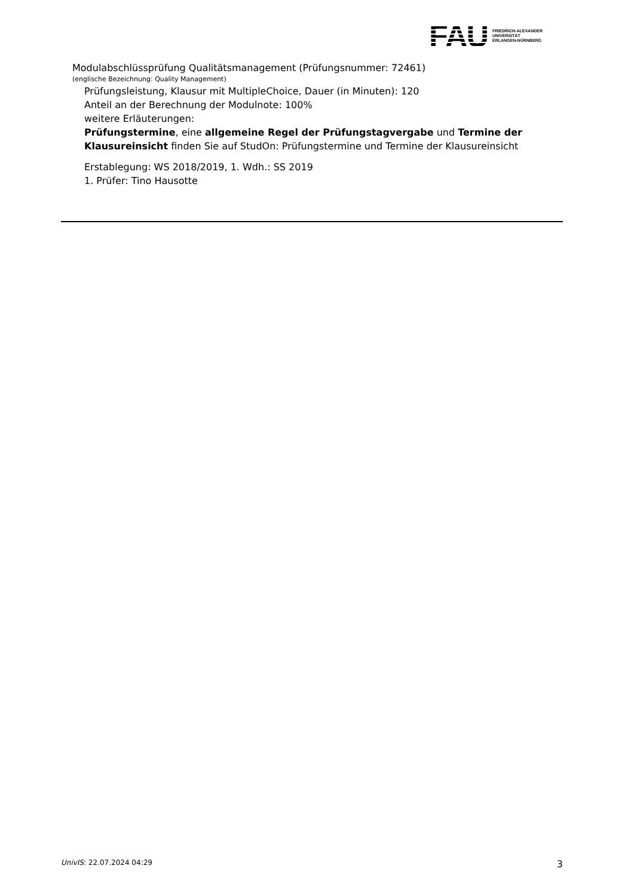FAU
FRIEDRICH-ALEXANDER
UNIVERSITÄT
ERLANGEN-NÜRNBERG
Modulabschlüssprüfung Qualitätsmanagement (Prüfungsnummer: 72461)
(englische Bezeichnung: Quality Management)
Prüfungsleistung, Klausur mit MultipleChoice, Dauer (in Minuten): 120
Anteil an der Berechnung der Modulnote: 100%
weitere Erläuterungen:
Prüfungstermine, eine allgemeine Regel der Prüfungstagvergabe und Termine der Klausur­einsicht finden Sie auf StudOn: Prüfungstermine und Termine der Klausureinsicht
Erstablegung: WS 2018/2019, 1. Wdh.: SS 2019
1. Prüfer: Tino Hausotte
UnivIS: 22.07.2024 04:29 3